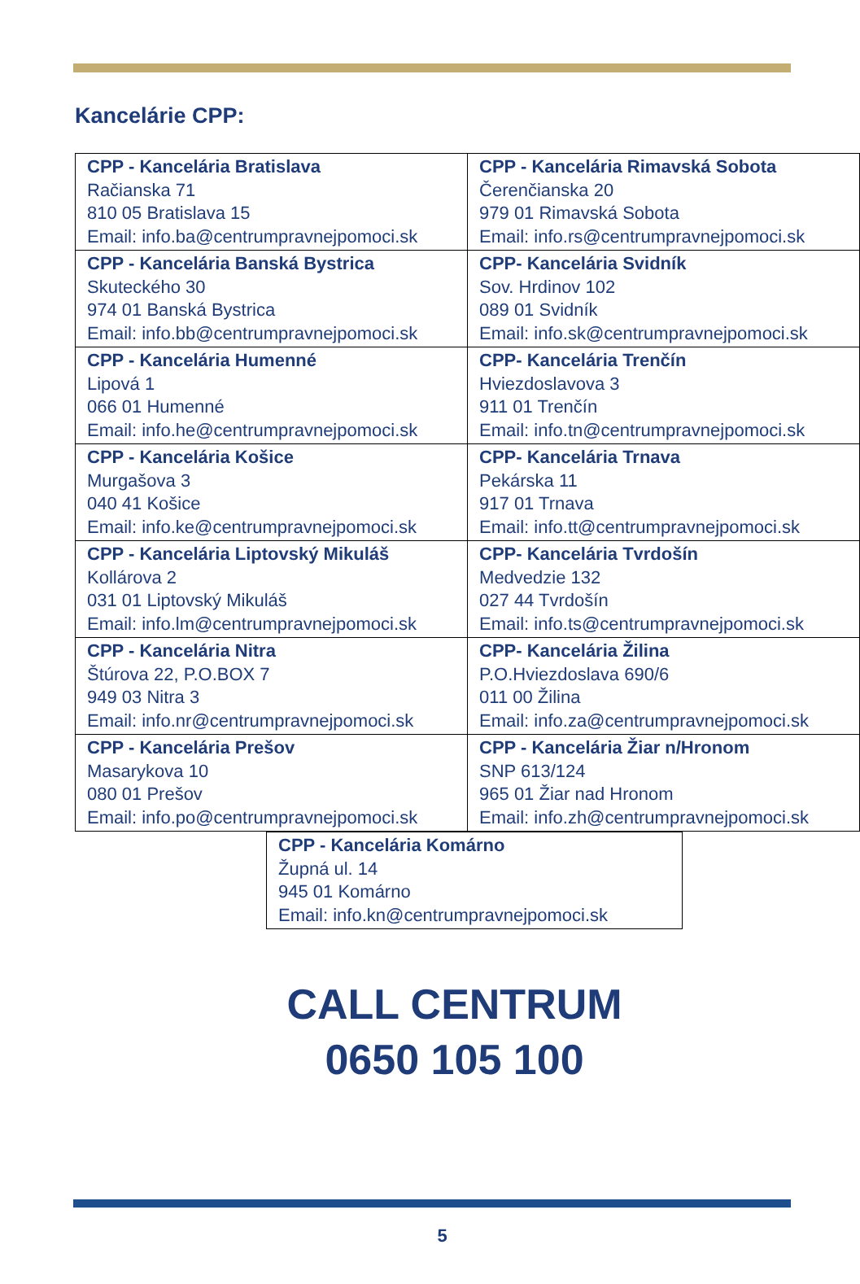Kancelárie CPP:
| CPP - Kancelária Bratislava Račianska 71 810 05 Bratislava 15 Email: info.ba@centrumpravnejpomoci.sk | CPP - Kancelária Rimavská Sobota Čerenčianska 20 979 01 Rimavská Sobota Email: info.rs@centrumpravnejpomoci.sk |
| CPP - Kancelária Banská Bystrica Skuteckého 30 974 01 Banská Bystrica Email: info.bb@centrumpravnejpomoci.sk | CPP- Kancelária Svidník Sov. Hrdinov 102 089 01 Svidník Email: info.sk@centrumpravnejpomoci.sk |
| CPP - Kancelária Humenné Lipová 1 066 01 Humenné Email: info.he@centrumpravnejpomoci.sk | CPP- Kancelária Trenčín Hviezdoslavova 3 911 01 Trenčín Email: info.tn@centrumpravnejpomoci.sk |
| CPP - Kancelária Košice Murgašova 3 040 41 Košice Email: info.ke@centrumpravnejpomoci.sk | CPP- Kancelária Trnava Pekárska 11 917 01 Trnava Email: info.tt@centrumpravnejpomoci.sk |
| CPP - Kancelária Liptovský Mikuláš Kollárova 2 031 01 Liptovský Mikuláš Email: info.lm@centrumpravnejpomoci.sk | CPP- Kancelária Tvrdošín Medvedzie 132 027 44 Tvrdošín Email: info.ts@centrumpravnejpomoci.sk |
| CPP - Kancelária Nitra Štúrova 22, P.O.BOX 7 949 03 Nitra 3 Email: info.nr@centrumpravnejpomoci.sk | CPP- Kancelária Žilina P.O.Hviezdoslava 690/6 011 00 Žilina Email: info.za@centrumpravnejpomoci.sk |
| CPP - Kancelária Prešov Masarykova 10 080 01 Prešov Email: info.po@centrumpravnejpomoci.sk | CPP - Kancelária Žiar n/Hronom SNP 613/124 965 01 Žiar nad Hronom Email: info.zh@centrumpravnejpomoci.sk |
| CPP - Kancelária Komárno Župná ul. 14 945 01 Komárno Email: info.kn@centrumpravnejpomoci.sk |
CALL CENTRUM
0650 105 100
5